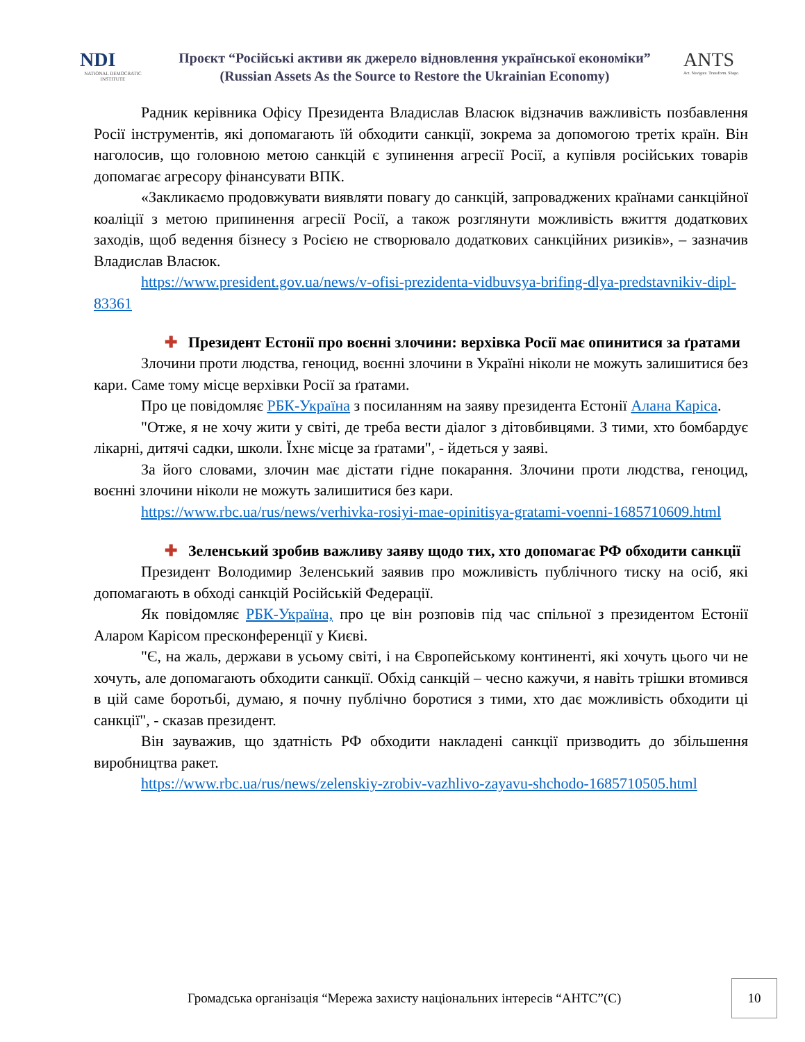NDI
NATIONAL DEMOCRATIC INSTITUTE
Проєкт “Російські активи як джерело відновлення української економіки”
(Russian Assets As the Source to Restore the Ukrainian Economy)
ANTS
Act. Navigate. Transform. Shape.
Радник керівника Офісу Президента Владислав Власюк відзначив важливість позбавлення Росії інструментів, які допомагають їй обходити санкції, зокрема за допомогою третіх країн. Він наголосив, що головною метою санкцій є зупинення агресії Росії, а купівля російських товарів допомагає агресору фінансувати ВПК.
«Закликаємо продовжувати виявляти повагу до санкцій, запроваджених країнами санкційної коаліції з метою припинення агресії Росії, а також розглянути можливість вжиття додаткових заходів, щоб ведення бізнесу з Росією не створювало додаткових санкційних ризиків», – зазначив Владислав Власюк.
https://www.president.gov.ua/news/v-ofisi-prezidenta-vidbuvsya-brifing-dlya-predstavnikiv-dipl-83361
✚ Президент Естонії про воєнні злочини: верхівка Росії має опинитися за ґратами
Злочини проти людства, геноцид, воєнні злочини в Україні ніколи не можуть залишитися без кари. Саме тому місце верхівки Росії за ґратами.
Про це повідомляє РБК-Україна з посиланням на заяву президента Естонії Алана Каріса.
"Отже, я не хочу жити у світі, де треба вести діалог з дітовбивцями. З тими, хто бомбардує лікарні, дитячі садки, школи. Їхнє місце за ґратами", - йдеться у заяві.
За його словами, злочин має дістати гідне покарання. Злочини проти людства, геноцид, воєнні злочини ніколи не можуть залишитися без кари.
https://www.rbc.ua/rus/news/verhivka-rosiyi-mae-opinitisya-gratami-voenni-1685710609.html
✚ Зеленський зробив важливу заяву щодо тих, хто допомагає РФ обходити санкції
Президент Володимир Зеленський заявив про можливість публічного тиску на осіб, які допомагають в обході санкцій Російській Федерації.
Як повідомляє РБК-Україна, про це він розповів під час спільної з президентом Естонії Аларом Карісом пресконференції у Києві.
"Є, на жаль, держави в усьому світі, і на Європейському континенті, які хочуть цього чи не хочуть, але допомагають обходити санкції. Обхід санкцій – чесно кажучи, я навіть трішки втомився в цій саме боротьбі, думаю, я почну публічно боротися з тими, хто дає можливість обходити ці санкції", - сказав президент.
Він зауважив, що здатність РФ обходити накладені санкції призводить до збільшення виробництва ракет.
https://www.rbc.ua/rus/news/zelenskiy-zrobiv-vazhlivo-zayavu-shchodo-1685710505.html
Громадська організація “Мережа захисту національних інтересів “АНТС”(С)
10